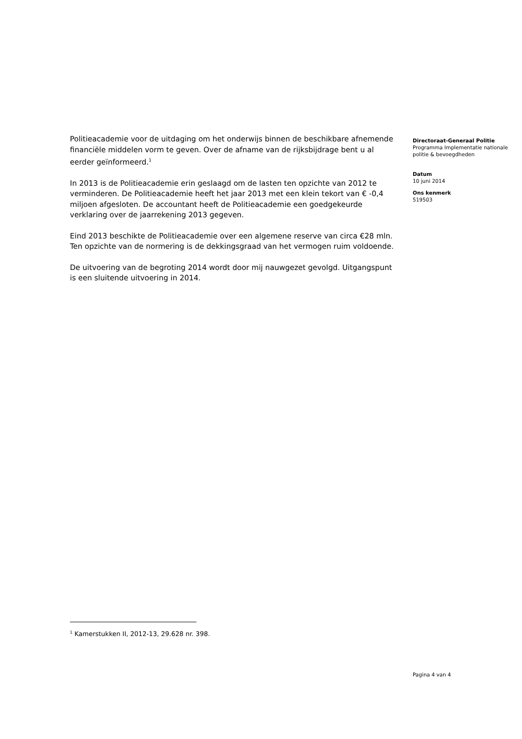Politieacademie voor de uitdaging om het onderwijs binnen de beschikbare afnemende financiële middelen vorm te geven. Over de afname van de rijksbijdrage bent u al eerder geïnformeerd.<sup>1</sup>
In 2013 is de Politieacademie erin geslaagd om de lasten ten opzichte van 2012 te verminderen. De Politieacademie heeft het jaar 2013 met een klein tekort van € -0,4 miljoen afgesloten. De accountant heeft de Politieacademie een goedgekeurde verklaring over de jaarrekening 2013 gegeven.
Eind 2013 beschikte de Politieacademie over een algemene reserve van circa €28 mln. Ten opzichte van de normering is de dekkingsgraad van het vermogen ruim voldoende.
De uitvoering van de begroting 2014 wordt door mij nauwgezet gevolgd. Uitgangspunt is een sluitende uitvoering in 2014.
Directoraat-Generaal Politie
Programma Implementatie nationale politie & bevoegdheden
Datum
10 juni 2014
Ons kenmerk
519503
<sup>1</sup> Kamerstukken II, 2012-13, 29.628 nr. 398.
Pagina 4 van 4